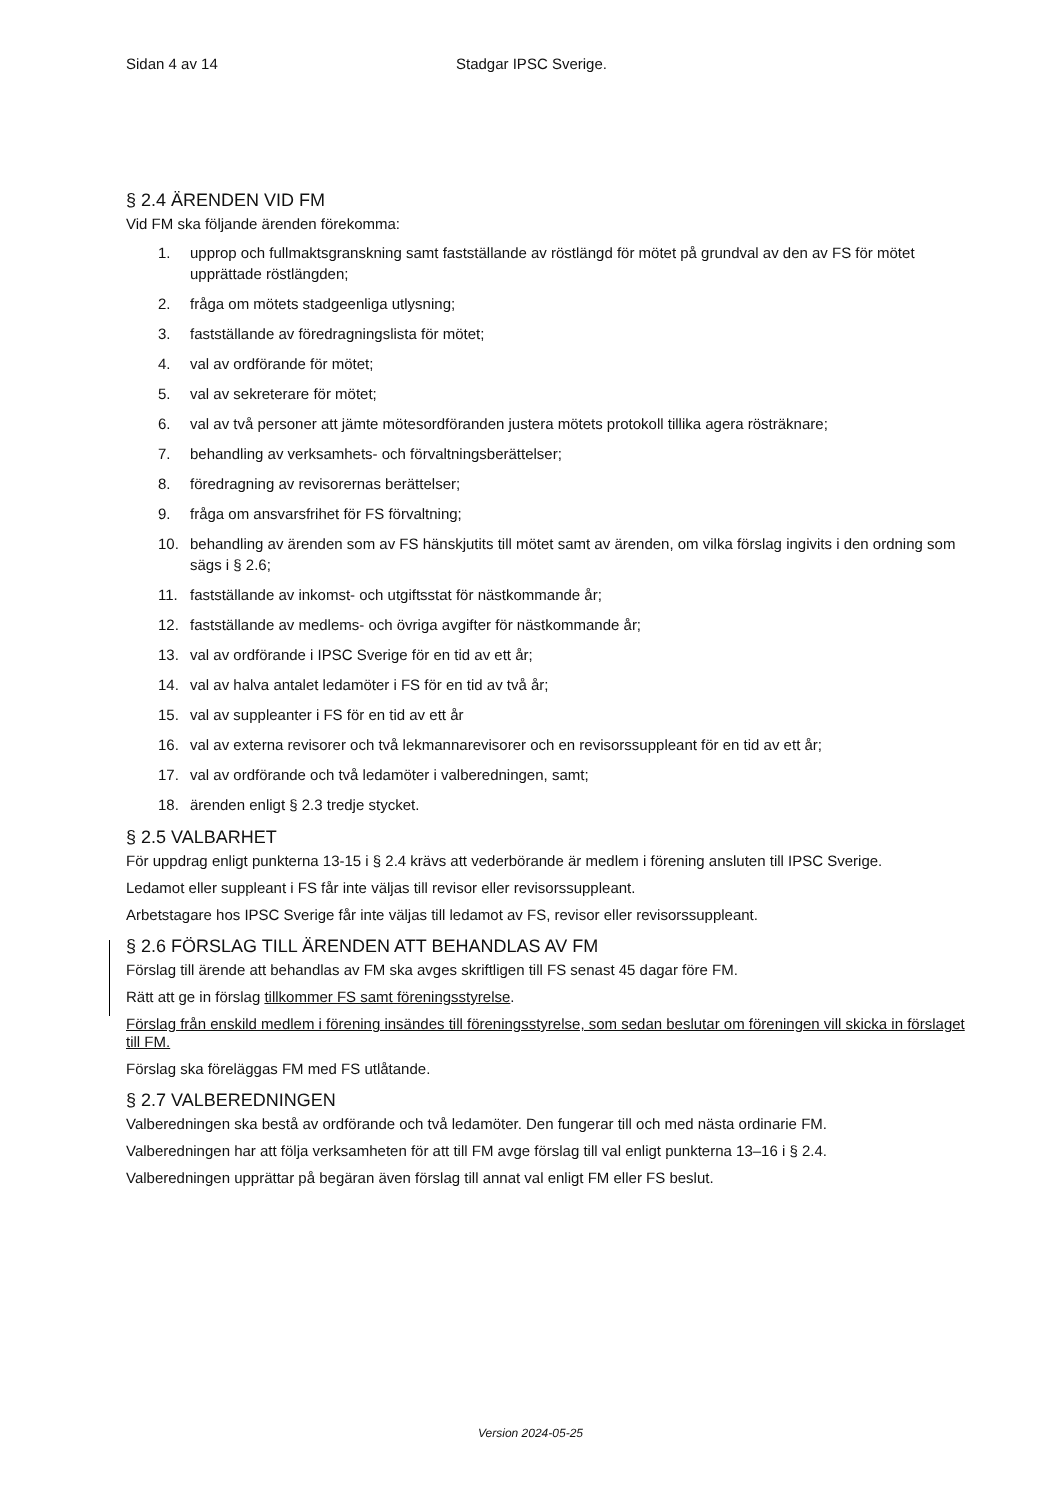Sidan 4 av 14 Stadgar IPSC Sverige.
§ 2.4 ÄRENDEN VID FM
Vid FM ska följande ärenden förekomma:
1. upprop och fullmaktsgranskning samt fastställande av röstlängd för mötet på grundval av den av FS för mötet upprättade röstlängden;
2. fråga om mötets stadgeenliga utlysning;
3. fastställande av föredragningslista för mötet;
4. val av ordförande för mötet;
5. val av sekreterare för mötet;
6. val av två personer att jämte mötesordföranden justera mötets protokoll tillika agera rösträknare;
7. behandling av verksamhets- och förvaltningsberättelser;
8. föredragning av revisorernas berättelser;
9. fråga om ansvarsfrihet för FS förvaltning;
10. behandling av ärenden som av FS hänskjutits till mötet samt av ärenden, om vilka förslag ingivits i den ordning som sägs i § 2.6;
11. fastställande av inkomst- och utgiftsstat för nästkommande år;
12. fastställande av medlems- och övriga avgifter för nästkommande år;
13. val av ordförande i IPSC Sverige för en tid av ett år;
14. val av halva antalet ledamöter i FS för en tid av två år;
15. val av suppleanter i FS för en tid av ett år
16. val av externa revisorer och två lekmannarevisorer och en revisorssuppleant för en tid av ett år;
17. val av ordförande och två ledamöter i valberedningen, samt;
18. ärenden enligt § 2.3 tredje stycket.
§ 2.5 VALBARHET
För uppdrag enligt punkterna 13-15 i § 2.4 krävs att vederbörande är medlem i förening ansluten till IPSC Sverige.
Ledamot eller suppleant i FS får inte väljas till revisor eller revisorssuppleant.
Arbetstagare hos IPSC Sverige får inte väljas till ledamot av FS, revisor eller revisorssuppleant.
§ 2.6 FÖRSLAG TILL ÄRENDEN ATT BEHANDLAS AV FM
Förslag till ärende att behandlas av FM ska avges skriftligen till FS senast 45 dagar före FM.
Rätt att ge in förslag tillkommer FS samt föreningsstyrelse.
Förslag från enskild medlem i förening insändes till föreningsstyrelse, som sedan beslutar om föreningen vill skicka in förslaget till FM.
Förslag ska föreläggas FM med FS utlåtande.
§ 2.7 VALBEREDNINGEN
Valberedningen ska bestå av ordförande och två ledamöter. Den fungerar till och med nästa ordinarie FM.
Valberedningen har att följa verksamheten för att till FM avge förslag till val enligt punkterna 13–16 i § 2.4.
Valberedningen upprättar på begäran även förslag till annat val enligt FM eller FS beslut.
Version 2024-05-25